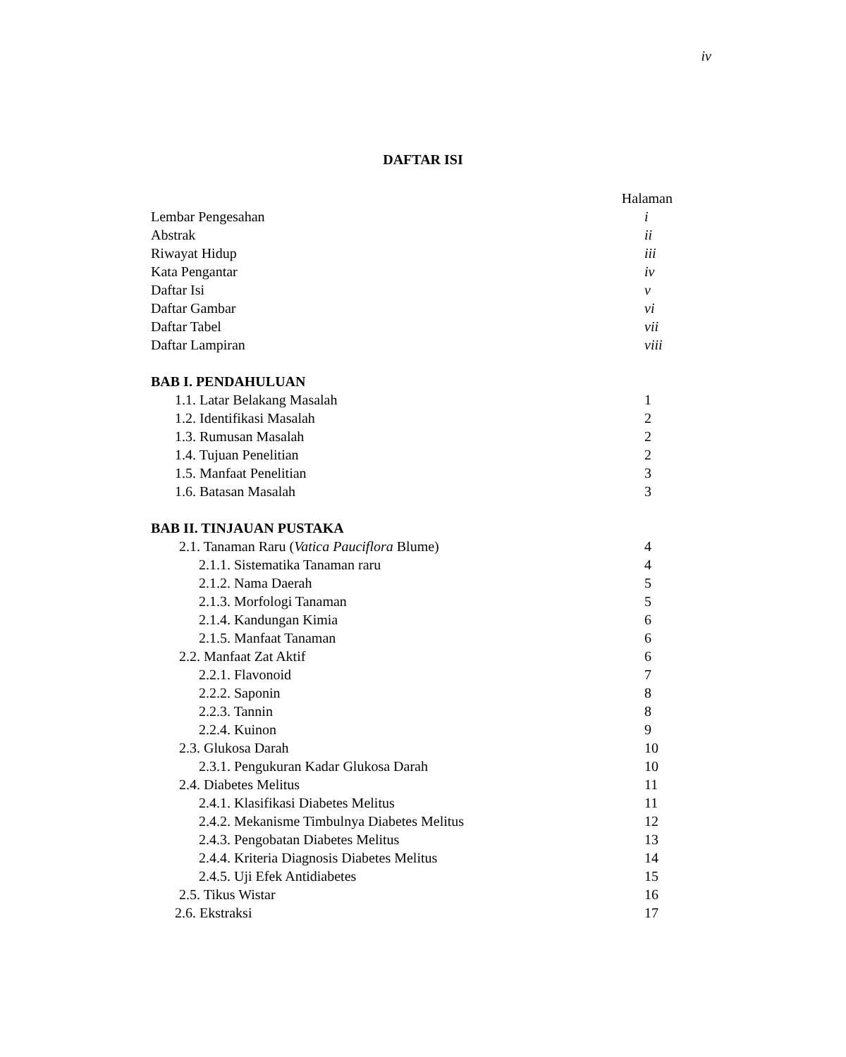iv
DAFTAR ISI
Halaman
Lembar Pengesahan i
Abstrak ii
Riwayat Hidup iii
Kata Pengantar iv
Daftar Isi v
Daftar Gambar vi
Daftar Tabel vii
Daftar Lampiran viii
BAB I. PENDAHULUAN
1.1. Latar Belakang Masalah 1
1.2. Identifikasi Masalah 2
1.3. Rumusan Masalah 2
1.4. Tujuan Penelitian 2
1.5. Manfaat Penelitian 3
1.6. Batasan Masalah 3
BAB II. TINJAUAN PUSTAKA
2.1. Tanaman Raru (Vatica Pauciflora Blume) 4
2.1.1. Sistematika Tanaman raru 4
2.1.2. Nama Daerah 5
2.1.3. Morfologi Tanaman 5
2.1.4. Kandungan Kimia 6
2.1.5. Manfaat Tanaman 6
2.2. Manfaat Zat Aktif 6
2.2.1. Flavonoid 7
2.2.2. Saponin 8
2.2.3. Tannin 8
2.2.4. Kuinon 9
2.3. Glukosa Darah 10
2.3.1. Pengukuran Kadar Glukosa Darah 10
2.4. Diabetes Melitus 11
2.4.1. Klasifikasi Diabetes Melitus 11
2.4.2. Mekanisme Timbulnya Diabetes Melitus 12
2.4.3. Pengobatan Diabetes Melitus 13
2.4.4. Kriteria Diagnosis Diabetes Melitus 14
2.4.5. Uji Efek Antidiabetes 15
2.5. Tikus Wistar 16
2.6. Ekstraksi 17